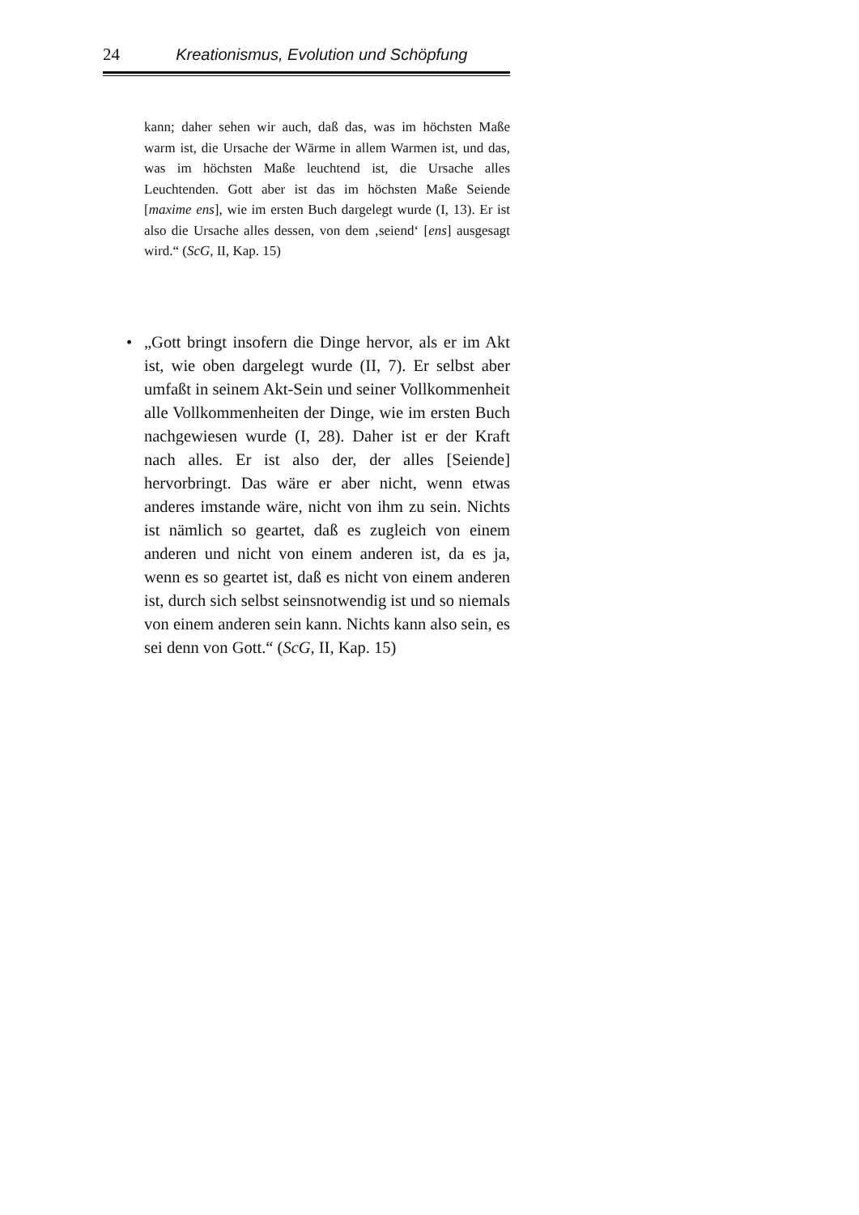24 Kreationismus, Evolution und Schöpfung
kann; daher sehen wir auch, daß das, was im höchsten Maße warm ist, die Ursache der Wärme in allem Warmen ist, und das, was im höchsten Maße leuchtend ist, die Ursache alles Leuchtenden. Gott aber ist das im höchsten Maße Seiende [maxime ens], wie im ersten Buch dargelegt wurde (I, 13). Er ist also die Ursache alles dessen, von dem ‚seiend‘ [ens] ausgesagt wird.“ (ScG, II, Kap. 15)
• „Gott bringt insofern die Dinge hervor, als er im Akt ist, wie oben dargelegt wurde (II, 7). Er selbst aber umfaßt in seinem Akt-Sein und seiner Vollkommenheit alle Vollkommenheiten der Dinge, wie im ersten Buch nachgewiesen wurde (I, 28). Daher ist er der Kraft nach alles. Er ist also der, der alles [Seiende] hervorbringt. Das wäre er aber nicht, wenn etwas anderes imstande wäre, nicht von ihm zu sein. Nichts ist nämlich so geartet, daß es zugleich von einem anderen und nicht von einem anderen ist, da es ja, wenn es so geartet ist, daß es nicht von einem anderen ist, durch sich selbst seinsnotwendig ist und so niemals von einem anderen sein kann. Nichts kann also sein, es sei denn von Gott.“ (ScG, II, Kap. 15)